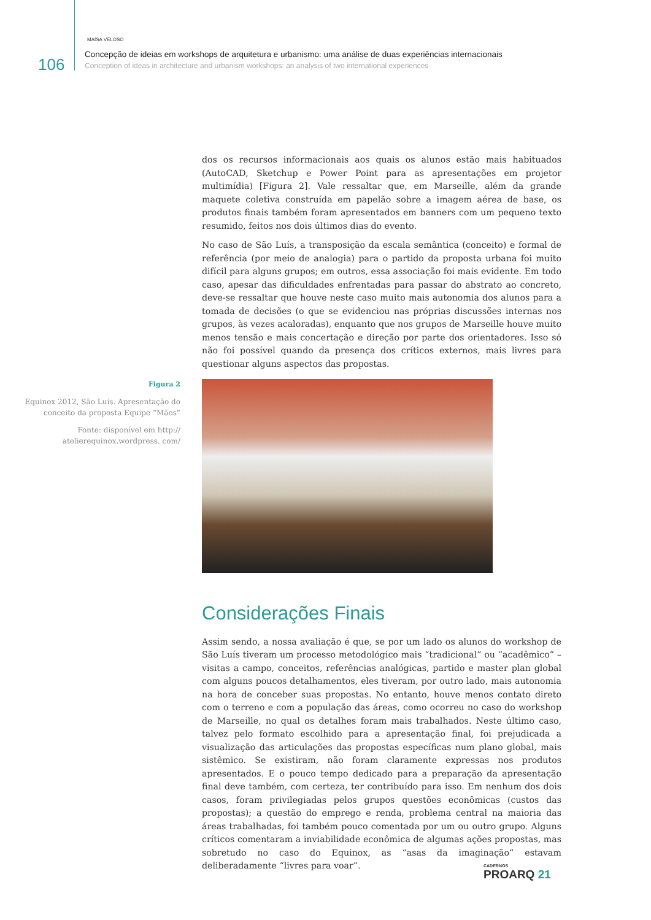106
MAÍSA VELOSO
Concepção de ideias em workshops de arquitetura e urbanismo: uma análise de duas experiências internacionais
Conception of ideas in architecture and urbanism workshops: an analysis of two international experiences
dos os recursos informacionais aos quais os alunos estão mais habituados (AutoCAD, Sketchup e Power Point para as apresentações em projetor multimídia) [Figura 2]. Vale ressaltar que, em Marseille, além da grande maquete coletiva construída em papelão sobre a imagem aérea de base, os produtos finais também foram apresentados em banners com um pequeno texto resumido, feitos nos dois últimos dias do evento.
No caso de São Luís, a transposição da escala semântica (conceito) e formal de referência (por meio de analogia) para o partido da proposta urbana foi muito difícil para alguns grupos; em outros, essa associação foi mais evidente. Em todo caso, apesar das dificuldades enfrentadas para passar do abstrato ao concreto, deve-se ressaltar que houve neste caso muito mais autonomia dos alunos para a tomada de decisões (o que se evidenciou nas próprias discussões internas nos grupos, às vezes acaloradas), enquanto que nos grupos de Marseille houve muito menos tensão e mais concertação e direção por parte dos orientadores. Isso só não foi possível quando da presença dos críticos externos, mais livres para questionar alguns aspectos das propostas.
Figura 2
Equinox 2012, São Luís. Apresentação do conceito da proposta Equipe “Mãos”
Fonte: disponível em http:// atelierequinox.wordpress. com/
Considerações Finais
Assim sendo, a nossa avaliação é que, se por um lado os alunos do workshop de São Luís tiveram um processo metodológico mais “tradicional” ou “acadêmico” – visitas a campo, conceitos, referências analógicas, partido e master plan global com alguns poucos detalhamentos, eles tiveram, por outro lado, mais autonomia na hora de conceber suas propostas. No entanto, houve menos contato direto com o terreno e com a população das áreas, como ocorreu no caso do workshop de Marseille, no qual os detalhes foram mais trabalhados. Neste último caso, talvez pelo formato escolhido para a apresentação final, foi prejudicada a visualização das articulações das propostas específicas num plano global, mais sistêmico. Se existiram, não foram claramente expressas nos produtos apresentados. E o pouco tempo dedicado para a preparação da apresentação final deve também, com certeza, ter contribuído para isso. Em nenhum dos dois casos, foram privilegiadas pelos grupos questões econômicas (custos das propostas); a questão do emprego e renda, problema central na maioria das áreas trabalhadas, foi também pouco comentada por um ou outro grupo. Alguns críticos comentaram a inviabilidade econômica de algumas ações propostas, mas sobretudo no caso do Equinox, as “asas da imaginação” estavam deliberadamente “livres para voar”.
CADERNOS
PROARQ 21